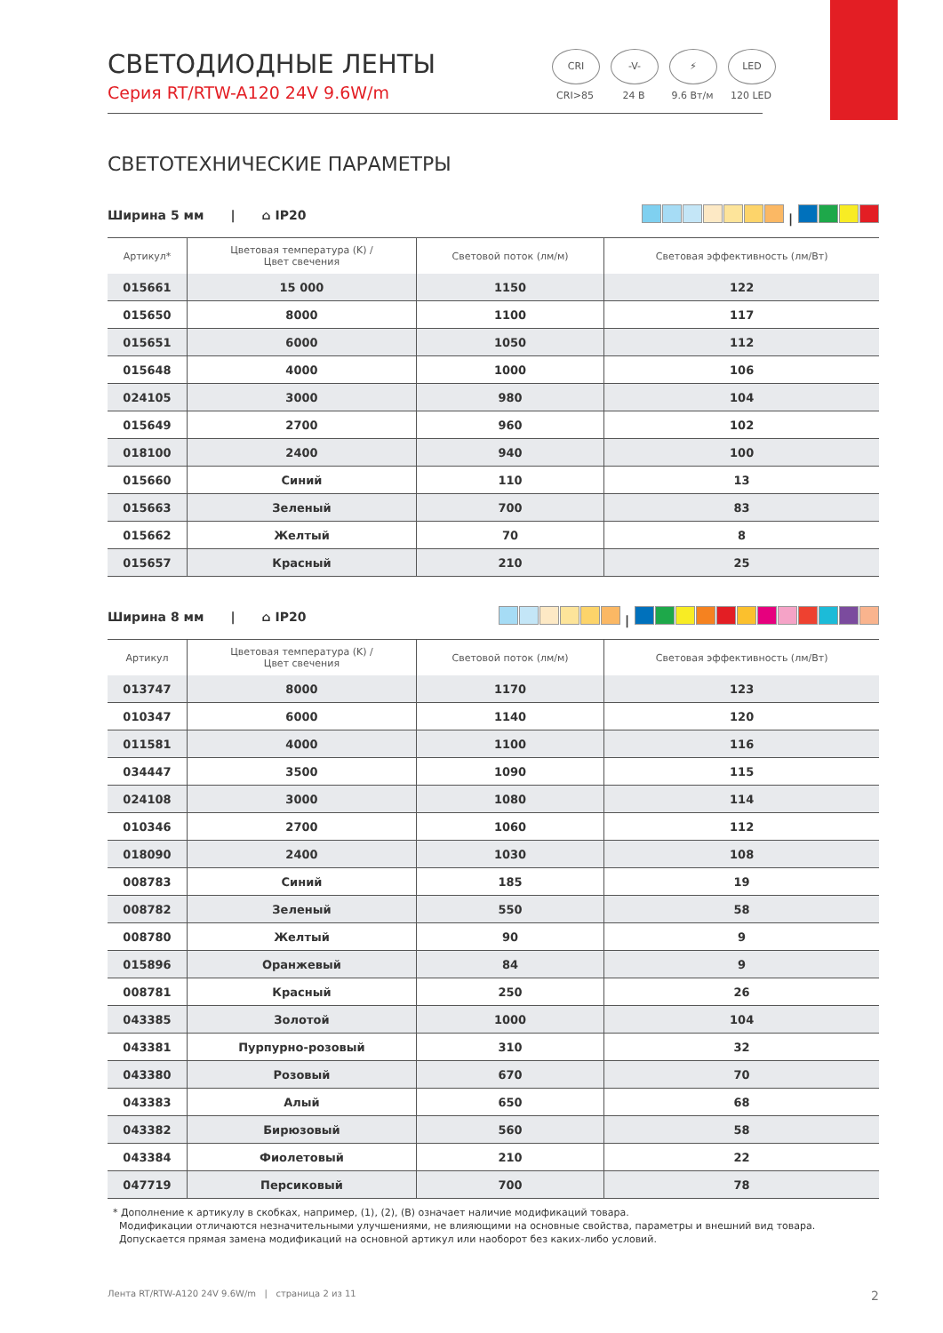СВЕТОДИОДНЫЕ ЛЕНТЫ
Серия RT/RTW-A120 24V 9.6W/m
CRI
CRI>85
-V-
24 В
⚡
9.6 Вт/м
LED
120 LED
СВЕТОТЕХНИЧЕСКИЕ ПАРАМЕТРЫ
Ширина 5 мм | ⌂ IP20 |
| Артикул* | Цветовая температура (K) / Цвет свечения | Световой поток (лм/м) | Световая эффективность (лм/Вт) |
| --- | --- | --- | --- |
| 015661 | 15 000 | 1150 | 122 |
| 015650 | 8000 | 1100 | 117 |
| 015651 | 6000 | 1050 | 112 |
| 015648 | 4000 | 1000 | 106 |
| 024105 | 3000 | 980 | 104 |
| 015649 | 2700 | 960 | 102 |
| 018100 | 2400 | 940 | 100 |
| 015660 | Синий | 110 | 13 |
| 015663 | Зеленый | 700 | 83 |
| 015662 | Желтый | 70 | 8 |
| 015657 | Красный | 210 | 25 |
Ширина 8 мм | ⌂ IP20 |
| Артикул | Цветовая температура (K) / Цвет свечения | Световой поток (лм/м) | Световая эффективность (лм/Вт) |
| --- | --- | --- | --- |
| 013747 | 8000 | 1170 | 123 |
| 010347 | 6000 | 1140 | 120 |
| 011581 | 4000 | 1100 | 116 |
| 034447 | 3500 | 1090 | 115 |
| 024108 | 3000 | 1080 | 114 |
| 010346 | 2700 | 1060 | 112 |
| 018090 | 2400 | 1030 | 108 |
| 008783 | Синий | 185 | 19 |
| 008782 | Зеленый | 550 | 58 |
| 008780 | Желтый | 90 | 9 |
| 015896 | Оранжевый | 84 | 9 |
| 008781 | Красный | 250 | 26 |
| 043385 | Золотой | 1000 | 104 |
| 043381 | Пурпурно-розовый | 310 | 32 |
| 043380 | Розовый | 670 | 70 |
| 043383 | Алый | 650 | 68 |
| 043382 | Бирюзовый | 560 | 58 |
| 043384 | Фиолетовый | 210 | 22 |
| 047719 | Персиковый | 700 | 78 |
* Дополнение к артикулу в скобках, например, (1), (2), (B) означает наличие модификаций товара.
Модификации отличаются незначительными улучшениями, не влияющими на основные свойства, параметры и внешний вид товара.
Допускается прямая замена модификаций на основной артикул или наоборот без каких-либо условий.
Лента RT/RTW-A120 24V 9.6W/m | страница 2 из 11 2